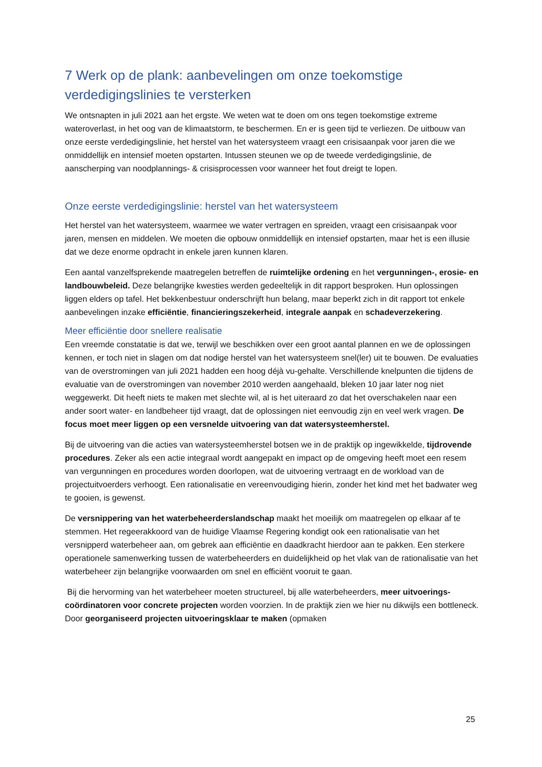7 Werk op de plank: aanbevelingen om onze toekomstige verdedigingslinies te versterken
We ontsnapten in juli 2021 aan het ergste. We weten wat te doen om ons tegen toekomstige extreme wateroverlast, in het oog van de klimaatstorm, te beschermen. En er is geen tijd te verliezen. De uitbouw van onze eerste verdedigingslinie, het herstel van het watersysteem vraagt een crisisaanpak voor jaren die we onmiddellijk en intensief moeten opstarten. Intussen steunen we op de tweede verdedigingslinie, de aanscherping van noodplannings- & crisisprocessen voor wanneer het fout dreigt te lopen.
Onze eerste verdedigingslinie: herstel van het watersysteem
Het herstel van het watersysteem, waarmee we water vertragen en spreiden, vraagt een crisisaanpak voor jaren, mensen en middelen. We moeten die opbouw onmiddellijk en intensief opstarten, maar het is een illusie dat we deze enorme opdracht in enkele jaren kunnen klaren.
Een aantal vanzelfsprekende maatregelen betreffen de ruimtelijke ordening en het vergunningen-, erosie- en landbouwbeleid. Deze belangrijke kwesties werden gedeeltelijk in dit rapport besproken. Hun oplossingen liggen elders op tafel. Het bekkenbestuur onderschrijft hun belang, maar beperkt zich in dit rapport tot enkele aanbevelingen inzake efficiëntie, financieringszekerheid, integrale aanpak en schadeverzekering.
Meer efficiëntie door snellere realisatie
Een vreemde constatatie is dat we, terwijl we beschikken over een groot aantal plannen en we de oplossingen kennen, er toch niet in slagen om dat nodige herstel van het watersysteem snel(ler) uit te bouwen. De evaluaties van de overstromingen van juli 2021 hadden een hoog déjà vu-gehalte. Verschillende knelpunten die tijdens de evaluatie van de overstromingen van november 2010 werden aangehaald, bleken 10 jaar later nog niet weggewerkt. Dit heeft niets te maken met slechte wil, al is het uiteraard zo dat het overschakelen naar een ander soort water- en landbeheer tijd vraagt, dat de oplossingen niet eenvoudig zijn en veel werk vragen. De focus moet meer liggen op een versnelde uitvoering van dat watersysteemherstel.
Bij de uitvoering van die acties van watersysteemherstel botsen we in de praktijk op ingewikkelde, tijdrovende procedures. Zeker als een actie integraal wordt aangepakt en impact op de omgeving heeft moet een resem van vergunningen en procedures worden doorlopen, wat de uitvoering vertraagt en de workload van de projectuitvoerders verhoogt. Een rationalisatie en vereenvoudiging hierin, zonder het kind met het badwater weg te gooien, is gewenst.
De versnippering van het waterbeheerderslandschap maakt het moeilijk om maatregelen op elkaar af te stemmen. Het regeerakkoord van de huidige Vlaamse Regering kondigt ook een rationalisatie van het versnipperd waterbeheer aan, om gebrek aan efficiëntie en daadkracht hierdoor aan te pakken. Een sterkere operationele samenwerking tussen de waterbeheerders en duidelijkheid op het vlak van de rationalisatie van het waterbeheer zijn belangrijke voorwaarden om snel en efficiënt vooruit te gaan.
Bij die hervorming van het waterbeheer moeten structureel, bij alle waterbeheerders, meer uitvoerings-coördinatoren voor concrete projecten worden voorzien. In de praktijk zien we hier nu dikwijls een bottleneck. Door georganiseerd projecten uitvoeringsklaar te maken (opmaken
25